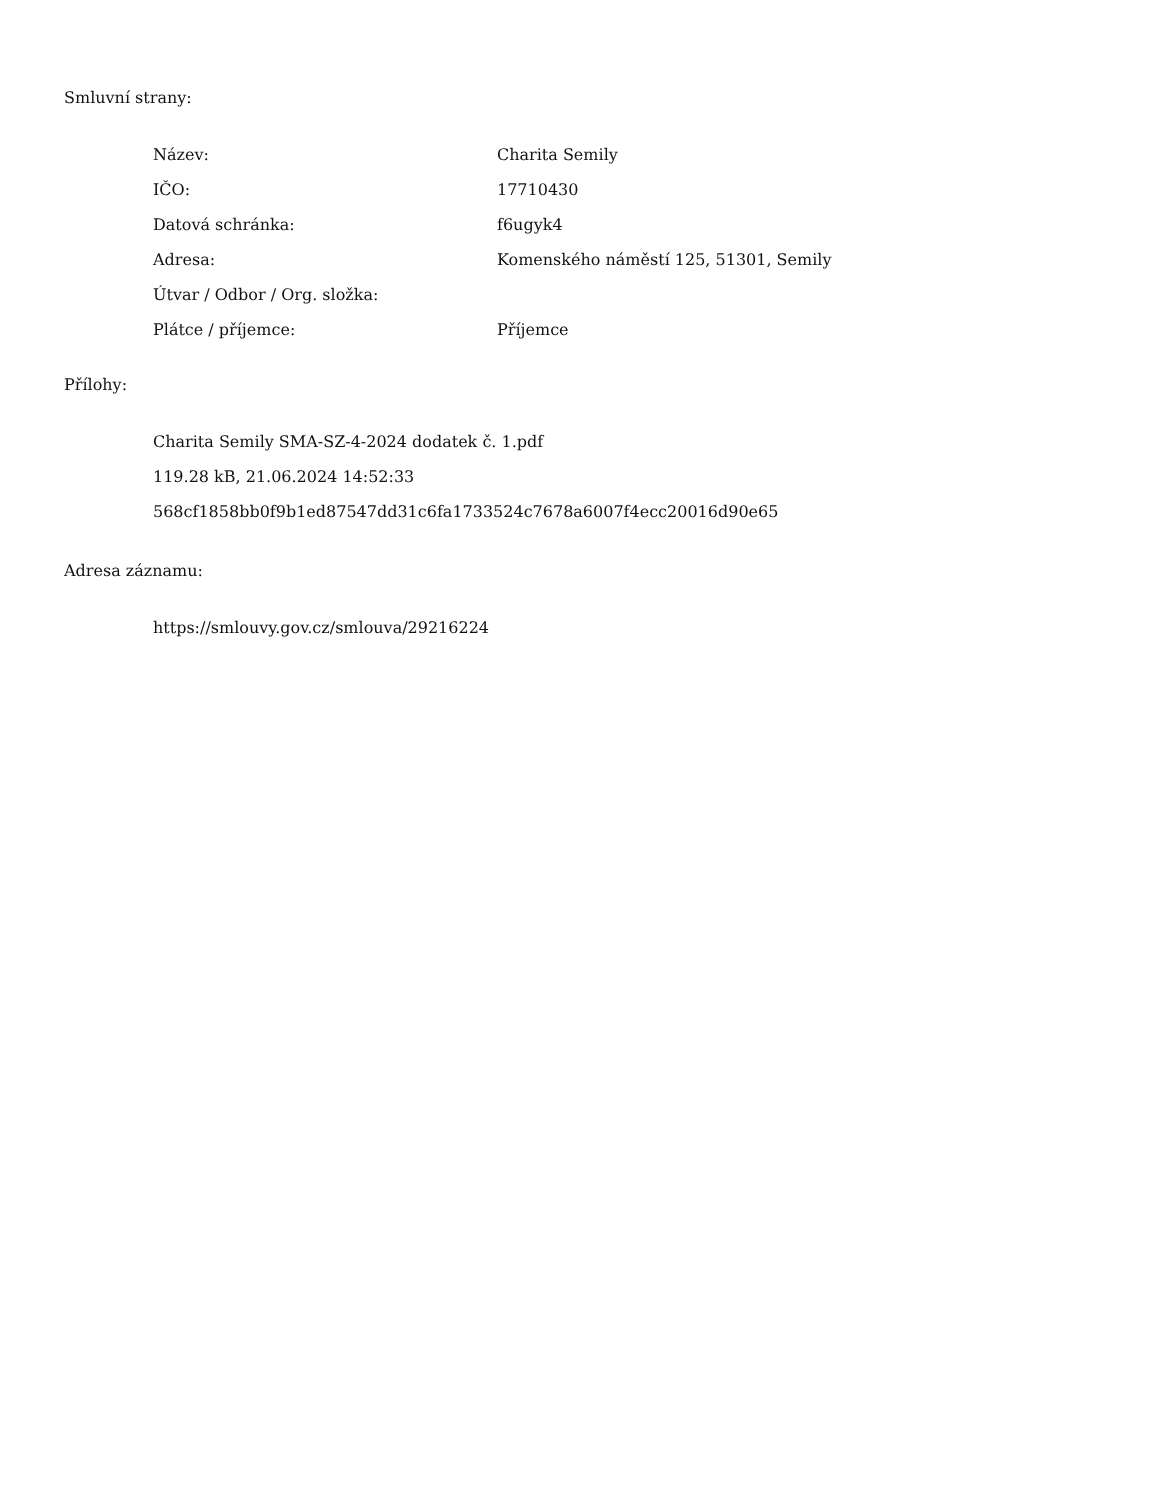Smluvní strany:
| Název: | Charita Semily |
| IČO: | 17710430 |
| Datová schránka: | f6ugyk4 |
| Adresa: | Komenského náměstí 125, 51301, Semily |
| Útvar / Odbor / Org. složka: | |
| Plátce / příjemce: | Příjemce |
Přílohy:
Charita Semily SMA-SZ-4-2024 dodatek č. 1.pdf
119.28 kB, 21.06.2024 14:52:33
568cf1858bb0f9b1ed87547dd31c6fa1733524c7678a6007f4ecc20016d90e65
Adresa záznamu:
https://smlouvy.gov.cz/smlouva/29216224